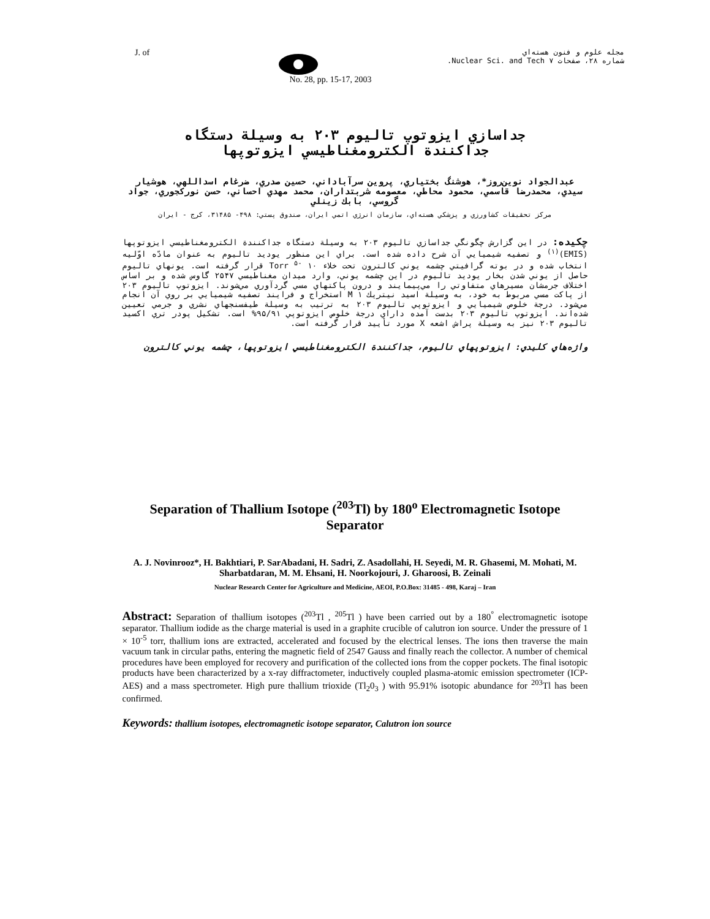J. of
مجله علوم و فنون هسته‌اي
شماره ۲۸، صفحات ۷ Nuclear Sci. and Tech.
No. 28, pp. 15-17, 2003
جداسازي ايزوتوپ تاليوم ۲۰۳ به وسيلة دستگاه
جداکنندة الکترومغناطيسي ايزوتوپها
عبدالجواد نوين‌روز*، هوشنگ بختياري، پروين سرآباداني، حسين صدري، ضرغام اسداللهي، هوشيار سيدي، محمدرضا قاسمي، محمود محاطي، معصومه شربتداران، محمد مهدي احساني، حسن نورکجوري، جواد گروسي، بابك زينلي
مرکز تحقيقات کشاورزي و پزشکي هسته‌اي، سازمان انرژي اتمي ايران، صندوق پستي: ۴۹۸- ۳۱۴۸۵، کرج - ايران
چکيده: در اين گزارش چگونگي جداسازي تاليوم ۲۰۳ به وسيلة دستگاه جداکنندة الکترومغناطيسي ايزوتوپها (EMIS)<sup>(۱)</sup> و تصفيه شيميايي آن شرح داده شده است. براي اين منظور يوديد تاليوم به عنوان مادّه اوّليه انتخاب شده و در بوته گرافيتي چشمه يوني کالترون تحت خلاء Torr <sup>۵-</sup> ۱۰ قرار گرفته است. يونهاي تاليوم حاصل از يوني شدن بخار يوديد تاليوم در اين چشمه يوني، وارد ميدان مغناطيسي ۲۵۴۷ گاوس شده و بر اساس اختلاف جرمشان مسيرهاي متفاوتي را مي‌پيمايند و درون پاکتهاي مسي گردآوري مي‌شوند. ايزوتوپ تاليوم ۲۰۳ از پاکت مسي مربوط به خود، به وسيلة اسيد نيتريك M ۱ استخراج و فرايند تصفيه شيميايي بر روي آن انجام مي‌شود. درجة خلوص شيميايي و ايزوتوپي تاليوم ۲۰۳ به ترتيب به وسيلة طيفسنجهاي نشري و جرمي تعيين شده‌اند. ايزوتوپ تاليوم ۲۰۳ بدست آمده داراي درجة خلوص ايزوتوپي ۹۵/۹۱% است. تشکيل پودر تري اکسيد تاليوم ۲۰۳ نيز به وسيلة پراش اشعه X مورد تأييد قرار گرفته است.
واژه‌هاي کليدي: ايزوتوپهاي تاليوم، جداکنندة الکترومغناطيسي ايزوتوپها، چشمه يوني کالترون
Separation of Thallium Isotope (<sup>203</sup>Tl) by 180<sup>o</sup> Electromagnetic Isotope Separator
A. J. Novinrooz*, H. Bakhtiari, P. SarAbadani, H. Sadri, Z. Asadollahi, H. Seyedi, M. R. Ghasemi, M. Mohati, M. Sharbatdaran, M. M. Ehsani, H. Noorkojouri, J. Gharoosi, B. Zeinali
Nuclear Research Center for Agriculture and Medicine, AEOI, P.O.Box: 31485 - 498, Karaj – Iran
Abstract: Separation of thallium isotopes (<sup>203</sup>Tl , <sup>205</sup>Tl ) have been carried out by a 180<sup>°</sup> electromagnetic isotope separator. Thallium iodide as the charge material is used in a graphite crucible of calutron ion source. Under the pressure of 1 × 10<sup>-5</sup> torr, thallium ions are extracted, accelerated and focused by the electrical lenses. The ions then traverse the main vacuum tank in circular paths, entering the magnetic field of 2547 Gauss and finally reach the collector. A number of chemical procedures have been employed for recovery and purification of the collected ions from the copper pockets. The final isotopic products have been characterized by a x-ray diffractometer, inductively coupled plasma-atomic emission spectrometer (ICP-AES) and a mass spectrometer. High pure thallium trioxide (Tl<sub>2</sub>0<sub>3</sub> ) with 95.91% isotopic abundance for <sup>203</sup>Tl has been confirmed.
Keywords: thallium isotopes, electromagnetic isotope separator, Calutron ion source